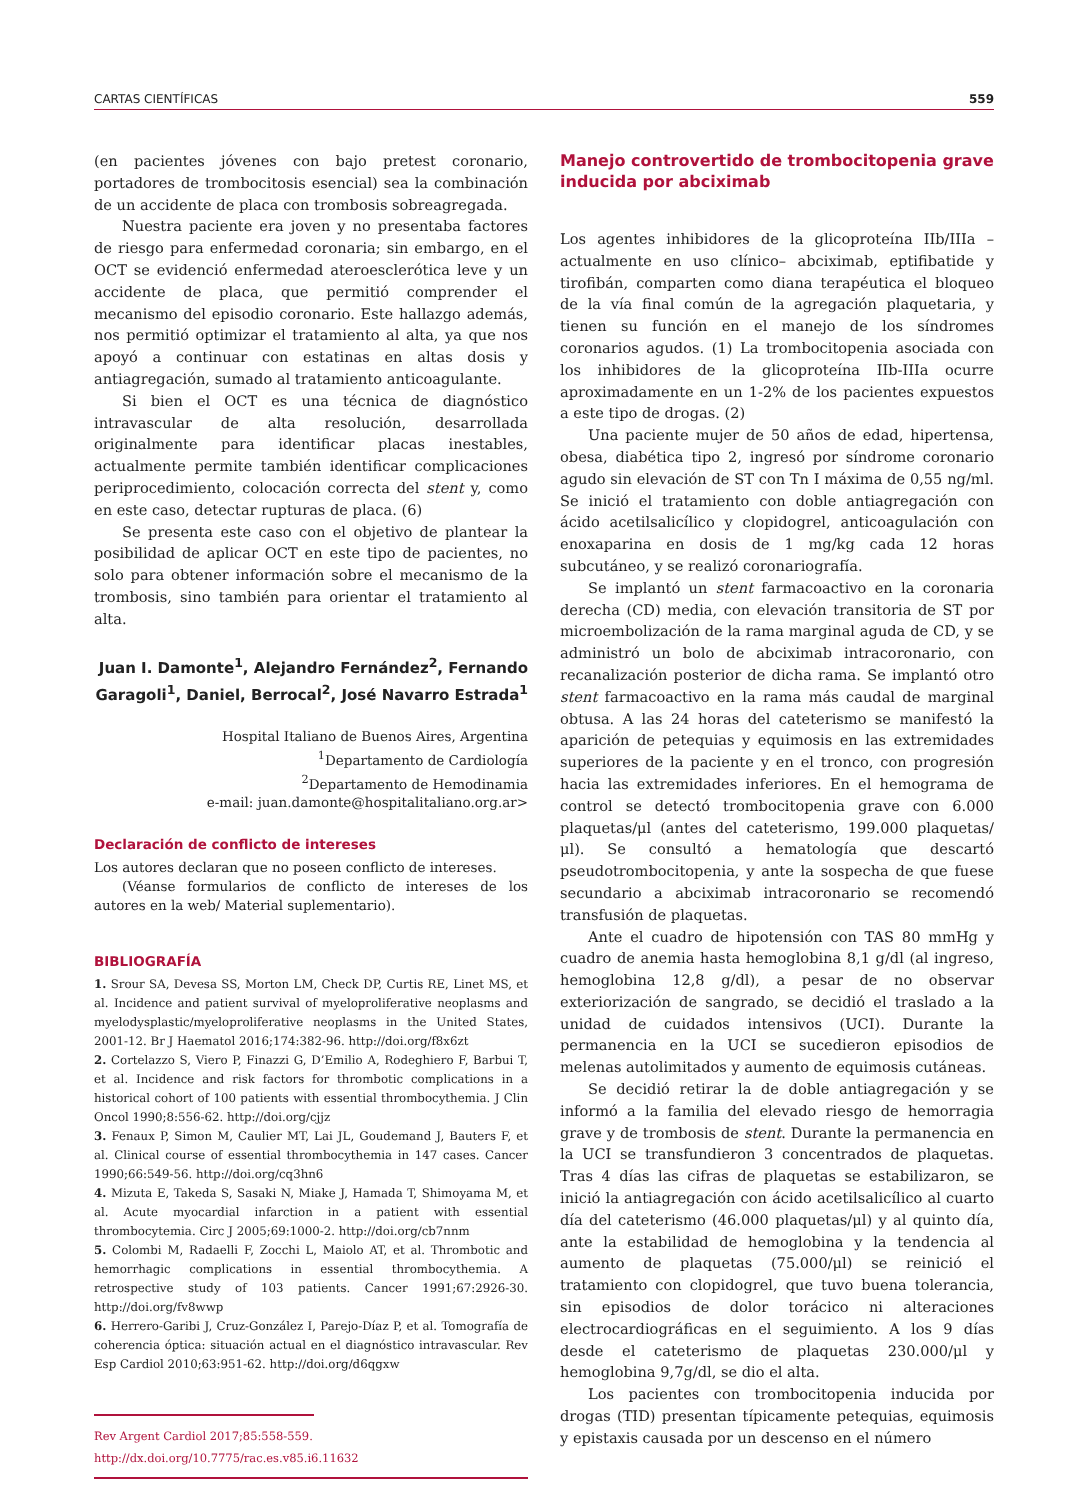CARTAS CIENTÍFICAS 559
(en pacientes jóvenes con bajo pretest coronario, portadores de trombocitosis esencial) sea la combinación de un accidente de placa con trombosis sobreagregada.
Nuestra paciente era joven y no presentaba factores de riesgo para enfermedad coronaria; sin embargo, en el OCT se evidenció enfermedad ateroesclerótica leve y un accidente de placa, que permitió comprender el mecanismo del episodio coronario. Este hallazgo además, nos permitió optimizar el tratamiento al alta, ya que nos apoyó a continuar con estatinas en altas dosis y antiagregación, sumado al tratamiento anticoagulante.
Si bien el OCT es una técnica de diagnóstico intravascular de alta resolución, desarrollada originalmente para identificar placas inestables, actualmente permite también identificar complicaciones periprocedimiento, colocación correcta del stent y, como en este caso, detectar rupturas de placa. (6)
Se presenta este caso con el objetivo de plantear la posibilidad de aplicar OCT en este tipo de pacientes, no solo para obtener información sobre el mecanismo de la trombosis, sino también para orientar el tratamiento al alta.
Juan I. Damonte<sup>1</sup>, Alejandro Fernández<sup>2</sup>, Fernando Garagoli<sup>1</sup>, Daniel, Berrocal<sup>2</sup>, José Navarro Estrada<sup>1</sup>
Hospital Italiano de Buenos Aires, Argentina
<sup>1</sup> Departamento de Cardiología
<sup>2</sup> Departamento de Hemodinamia
e-mail: juan.damonte@hospitalitaliano.org.ar>
Declaración de conflicto de intereses
Los autores declaran que no poseen conflicto de intereses.
(Véanse formularios de conflicto de intereses de los autores en la web/ Material suplementario).
BIBLIOGRAFÍA
1. Srour SA, Devesa SS, Morton LM, Check DP, Curtis RE, Linet MS, et al. Incidence and patient survival of myeloproliferative neoplasms and myelodysplastic/myeloproliferative neoplasms in the United States, 2001-12. Br J Haematol 2016;174:382-96. http://doi.org/f8x6zt
2. Cortelazzo S, Viero P, Finazzi G, D’Emilio A, Rodeghiero F, Barbui T, et al. Incidence and risk factors for thrombotic complications in a historical cohort of 100 patients with essential thrombocythemia. J Clin Oncol 1990;8:556-62. http://doi.org/cjjz
3. Fenaux P, Simon M, Caulier MT, Lai JL, Goudemand J, Bauters F, et al. Clinical course of essential thrombocythemia in 147 cases. Cancer 1990;66:549-56. http://doi.org/cq3hn6
4. Mizuta E, Takeda S, Sasaki N, Miake J, Hamada T, Shimoyama M, et al. Acute myocardial infarction in a patient with essential thrombocytemia. Circ J 2005;69:1000-2. http://doi.org/cb7nnm
5. Colombi M, Radaelli F, Zocchi L, Maiolo AT, et al. Thrombotic and hemorrhagic complications in essential thrombocythemia. A retrospective study of 103 patients. Cancer 1991;67:2926-30. http://doi.org/fv8wwp
6. Herrero-Garibi J, Cruz-González I, Parejo-Díaz P, et al. Tomografía de coherencia óptica: situación actual en el diagnóstico intravascular. Rev Esp Cardiol 2010;63:951-62. http://doi.org/d6qgxw
Rev Argent Cardiol 2017;85:558-559. http://dx.doi.org/10.7775/rac.es.v85.i6.11632
Manejo controvertido de trombocitopenia grave inducida por abciximab
Los agentes inhibidores de la glicoproteína IIb/IIIa –actualmente en uso clínico– abciximab, eptifibatide y tirofibán, comparten como diana terapéutica el bloqueo de la vía final común de la agregación plaquetaria, y tienen su función en el manejo de los síndromes coronarios agudos. (1) La trombocitopenia asociada con los inhibidores de la glicoproteína IIb-IIIa ocurre aproximadamente en un 1-2% de los pacientes expuestos a este tipo de drogas. (2)
Una paciente mujer de 50 años de edad, hipertensa, obesa, diabética tipo 2, ingresó por síndrome coronario agudo sin elevación de ST con Tn I máxima de 0,55 ng/ml. Se inició el tratamiento con doble antiagregación con ácido acetilsalicílico y clopidogrel, anticoagulación con enoxaparina en dosis de 1 mg/kg cada 12 horas subcutáneo, y se realizó coronariografía.
Se implantó un stent farmacoactivo en la coronaria derecha (CD) media, con elevación transitoria de ST por microembolización de la rama marginal aguda de CD, y se administró un bolo de abciximab intracoronario, con recanalización posterior de dicha rama. Se implantó otro stent farmacoactivo en la rama más caudal de marginal obtusa. A las 24 horas del cateterismo se manifestó la aparición de petequias y equimosis en las extremidades superiores de la paciente y en el tronco, con progresión hacia las extremidades inferiores. En el hemograma de control se detectó trombocitopenia grave con 6.000 plaquetas/μl (antes del cateterismo, 199.000 plaquetas/μl). Se consultó a hematología que descartó pseudotrombocitopenia, y ante la sospecha de que fuese secundario a abciximab intracoronario se recomendó transfusión de plaquetas.
Ante el cuadro de hipotensión con TAS 80 mmHg y cuadro de anemia hasta hemoglobina 8,1 g/dl (al ingreso, hemoglobina 12,8 g/dl), a pesar de no observar exteriorización de sangrado, se decidió el traslado a la unidad de cuidados intensivos (UCI). Durante la permanencia en la UCI se sucedieron episodios de melenas autolimitados y aumento de equimosis cutáneas.
Se decidió retirar la de doble antiagregación y se informó a la familia del elevado riesgo de hemorragia grave y de trombosis de stent. Durante la permanencia en la UCI se transfundieron 3 concentrados de plaquetas. Tras 4 días las cifras de plaquetas se estabilizaron, se inició la antiagregación con ácido acetilsalicílico al cuarto día del cateterismo (46.000 plaquetas/μl) y al quinto día, ante la estabilidad de hemoglobina y la tendencia al aumento de plaquetas (75.000/μl) se reinició el tratamiento con clopidogrel, que tuvo buena tolerancia, sin episodios de dolor torácico ni alteraciones electrocardiográficas en el seguimiento. A los 9 días desde el cateterismo de plaquetas 230.000/μl y hemoglobina 9,7g/dl, se dio el alta.
Los pacientes con trombocitopenia inducida por drogas (TID) presentan típicamente petequias, equimosis y epistaxis causada por un descenso en el número